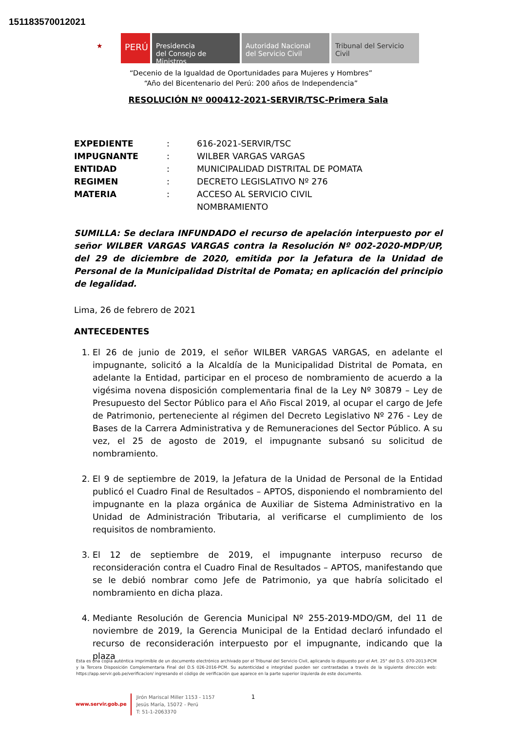151183570012021
★
PERÚ
Presidencia
del Consejo de Ministros
Autoridad Nacional
del Servicio Civil
Tribunal del Servicio
Civil
“Decenio de la Igualdad de Oportunidades para Mujeres y Hombres”
“Año del Bicentenario del Perú: 200 años de Independencia”
RESOLUCIÓN Nº 000412-2021-SERVIR/TSC-Primera Sala
EXPEDIENTE: 616-2021-SERVIR/TSC IMPUGNANTE: WILBER VARGAS VARGAS ENTIDAD: MUNICIPALIDAD DISTRITAL DE POMATA REGIMEN: DECRETO LEGISLATIVO Nº 276 MATERIA: ACCESO AL SERVICIO CIVIL
NOMBRAMIENTO
SUMILLA: Se declara INFUNDADO el recurso de apelación interpuesto por el señor WILBER VARGAS VARGAS contra la Resolución Nº 002-2020-MDP/UP, del 29 de diciembre de 2020, emitida por la Jefatura de la Unidad de Personal de la Municipalidad Distrital de Pomata; en aplicación del principio de legalidad.
Lima, 26 de febrero de 2021
ANTECEDENTES
1. El 26 de junio de 2019, el señor WILBER VARGAS VARGAS, en adelante el impugnante, solicitó a la Alcaldía de la Municipalidad Distrital de Pomata, en adelante la Entidad, participar en el proceso de nombramiento de acuerdo a la vigésima novena disposición complementaria final de la Ley Nº 30879 – Ley de Presupuesto del Sector Público para el Año Fiscal 2019, al ocupar el cargo de Jefe de Patrimonio, perteneciente al régimen del Decreto Legislativo Nº 276 - Ley de Bases de la Carrera Administrativa y de Remuneraciones del Sector Público. A su vez, el 25 de agosto de 2019, el impugnante subsanó su solicitud de nombramiento.
2. El 9 de septiembre de 2019, la Jefatura de la Unidad de Personal de la Entidad publicó el Cuadro Final de Resultados – APTOS, disponiendo el nombramiento del impugnante en la plaza orgánica de Auxiliar de Sistema Administrativo en la Unidad de Administración Tributaria, al verificarse el cumplimiento de los requisitos de nombramiento.
3. El 12 de septiembre de 2019, el impugnante interpuso recurso de reconsideración contra el Cuadro Final de Resultados – APTOS, manifestando que se le debió nombrar como Jefe de Patrimonio, ya que habría solicitado el nombramiento en dicha plaza.
4. Mediante Resolución de Gerencia Municipal Nº 255-2019-MDO/GM, del 11 de noviembre de 2019, la Gerencia Municipal de la Entidad declaró infundado el recurso de reconsideración interpuesto por el impugnante, indicando que la plaza
Esta es una copia auténtica imprimible de un documento electrónico archivado por el Tribunal del Servicio Civil, aplicando lo dispuesto por el Art. 25° del D.S. 070-2013-PCM y la Tercera Disposición Complementaria Final del D.S 026-2016-PCM. Su autenticidad e integridad pueden ser contrastadas a través de la siguiente dirección web: https://app.servir.gob.pe/verificacion/ ingresando el código de verificación que aparece en la parte superior izquierda de este documento.
www.servir.gob.pe
Jirón Mariscal Miller 1153 - 1157
Jesús María, 15072 - Perú
T: 51-1-2063370
1